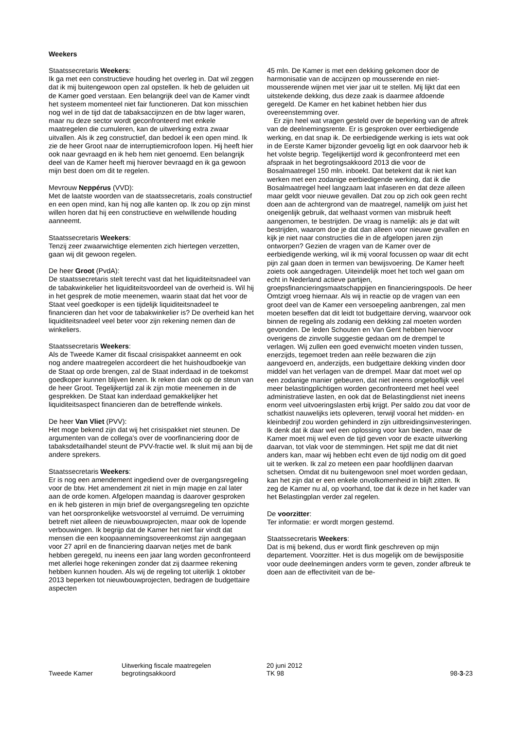Weekers
Staatssecretaris Weekers:
Ik ga met een constructieve houding het overleg in. Dat wil zeggen dat ik mij buitengewoon open zal opstellen. Ik heb de geluiden uit de Kamer goed verstaan. Een belangrijk deel van de Kamer vindt het systeem momenteel niet fair functioneren. Dat kon misschien nog wel in de tijd dat de tabaksaccijnzen en de btw lager waren, maar nu deze sector wordt geconfronteerd met enkele maatregelen die cumuleren, kan de uitwerking extra zwaar uitvallen. Als ik zeg constructief, dan bedoel ik een open mind. Ik zie de heer Groot naar de interruptiemicrofoon lopen. Hij heeft hier ook naar gevraagd en ik heb hem niet genoemd. Een belangrijk deel van de Kamer heeft mij hierover bevraagd en ik ga gewoon mijn best doen om dit te regelen.
Mevrouw Neppérus (VVD):
Met de laatste woorden van de staatssecretaris, zoals constructief en een open mind, kan hij nog alle kanten op. Ik zou op zijn minst willen horen dat hij een constructieve en welwillende houding aanneemt.
Staatssecretaris Weekers:
Tenzij zeer zwaarwichtige elementen zich hiertegen verzetten, gaan wij dit gewoon regelen.
De heer Groot (PvdA):
De staatssecretaris stelt terecht vast dat het liquiditeitsnadeel van de tabakwinkelier het liquiditeitsvoordeel van de overheid is. Wil hij in het gesprek de motie meenemen, waarin staat dat het voor de Staat veel goedkoper is een tijdelijk liquiditeitsnadeel te financieren dan het voor de tabakwinkelier is? De overheid kan het liquiditeitsnadeel veel beter voor zijn rekening nemen dan de winkeliers.
Staatssecretaris Weekers:
Als de Tweede Kamer dit fiscaal crisispakket aanneemt en ook nog andere maatregelen accordeert die het huishoudboekje van de Staat op orde brengen, zal de Staat inderdaad in de toekomst goedkoper kunnen blijven lenen. Ik reken dan ook op de steun van de heer Groot. Tegelijkertijd zal ik zijn motie meenemen in de gesprekken. De Staat kan inderdaad gemakkelijker het liquiditeitsaspect financieren dan de betreffende winkels.
De heer Van Vliet (PVV):
Het moge bekend zijn dat wij het crisispakket niet steunen. De argumenten van de collega's over de voorfinanciering door de tabaksdetailhandel steunt de PVV-fractie wel. Ik sluit mij aan bij de andere sprekers.
Staatssecretaris Weekers:
Er is nog een amendement ingediend over de overgangsregeling voor de btw. Het amendement zit niet in mijn mapje en zal later aan de orde komen. Afgelopen maandag is daarover gesproken en ik heb gisteren in mijn brief de overgangsregeling ten opzichte van het oorspronkelijke wetsvoorstel al verruimd. De verruiming betreft niet alleen de nieuwbouwprojecten, maar ook de lopende verbouwingen. Ik begrijp dat de Kamer het niet fair vindt dat mensen die een koopaannemingsovereenkomst zijn aangegaan voor 27 april en de financiering daarvan netjes met de bank hebben geregeld, nu ineens een jaar lang worden geconfronteerd met allerlei hoge rekeningen zonder dat zij daarmee rekening hebben kunnen houden. Als wij de regeling tot uiterlijk 1 oktober 2013 beperken tot nieuwbouwprojecten, bedragen de budgettaire aspecten
45 mln. De Kamer is met een dekking gekomen door de harmonisatie van de accijnzen op mousserende en niet-mousserende wijnen met vier jaar uit te stellen. Mij lijkt dat een uitstekende dekking, dus deze zaak is daarmee afdoende geregeld. De Kamer en het kabinet hebben hier dus overeenstemming over.
Er zijn heel wat vragen gesteld over de beperking van de aftrek van de deelnemingsrente. Er is gesproken over eerbiedigende werking, en dat snap ik. De eerbiedigende werking is iets wat ook in de Eerste Kamer bijzonder gevoelig ligt en ook daarvoor heb ik het volste begrip. Tegelijkertijd word ik geconfronteerd met een afspraak in het begrotingsakkoord 2013 die voor de Bosalmaatregel 150 mln. inboekt. Dat betekent dat ik niet kan werken met een zodanige eerbiedigende werking, dat ik die Bosalmaatregel heel langzaam laat infaseren en dat deze alleen maar geldt voor nieuwe gevallen. Dat zou op zich ook geen recht doen aan de achtergrond van de maatregel, namelijk om juist het oneigenlijk gebruik, dat welhaast vormen van misbruik heeft aangenomen, te bestrijden. De vraag is namelijk: als je dat wilt bestrijden, waarom doe je dat dan alleen voor nieuwe gevallen en kijk je niet naar constructies die in de afgelopen jaren zijn ontworpen? Gezien de vragen van de Kamer over de eerbiedigende werking, wil ik mij vooral focussen op waar dit echt pijn zal gaan doen in termen van bewijsvoering. De Kamer heeft zoiets ook aangedragen. Uiteindelijk moet het toch wel gaan om echt in Nederland actieve partijen, groepsfinancieringsmaatschappijen en financieringspools. De heer Omtzigt vroeg hiernaar. Als wij in reactie op de vragen van een groot deel van de Kamer een versoepeling aanbrengen, zal men moeten beseffen dat dit leidt tot budgettaire derving, waarvoor ook binnen de regeling als zodanig een dekking zal moeten worden gevonden. De leden Schouten en Van Gent hebben hiervoor overigens de zinvolle suggestie gedaan om de drempel te verlagen. Wij zullen een goed evenwicht moeten vinden tussen, enerzijds, tegemoet treden aan reële bezwaren die zijn aangevoerd en, anderzijds, een budgettaire dekking vinden door middel van het verlagen van de drempel. Maar dat moet wel op een zodanige manier gebeuren, dat niet ineens ongelooflijk veel meer belastingplichtigen worden geconfronteerd met heel veel administratieve lasten, en ook dat de Belastingdienst niet ineens enorm veel uitvoeringslasten erbij krijgt. Per saldo zou dat voor de schatkist nauwelijks iets opleveren, terwijl vooral het midden- en kleinbedrijf zou worden gehinderd in zijn uitbreidingsinvesteringen. Ik denk dat ik daar wel een oplossing voor kan bieden, maar de Kamer moet mij wel even de tijd geven voor de exacte uitwerking daarvan, tot vlak voor de stemmingen. Het spijt me dat dit niet anders kan, maar wij hebben echt even de tijd nodig om dit goed uit te werken. Ik zal zo meteen een paar hoofdlijnen daarvan schetsen. Omdat dit nu buitengewoon snel moet worden gedaan, kan het zijn dat er een enkele onvolkomenheid in blijft zitten. Ik zeg de Kamer nu al, op voorhand, toe dat ik deze in het kader van het Belastingplan verder zal regelen.
De voorzitter:
Ter informatie: er wordt morgen gestemd.
Staatssecretaris Weekers:
Dat is mij bekend, dus er wordt flink geschreven op mijn departement. Voorzitter. Het is dus mogelijk om de bewijspositie voor oude deelnemingen anders vorm te geven, zonder afbreuk te doen aan de effectiviteit van de be-
Tweede Kamer
Uitwerking fiscale maatregelen
begrotingsakkoord
20 juni 2012
TK 98
98-3-23